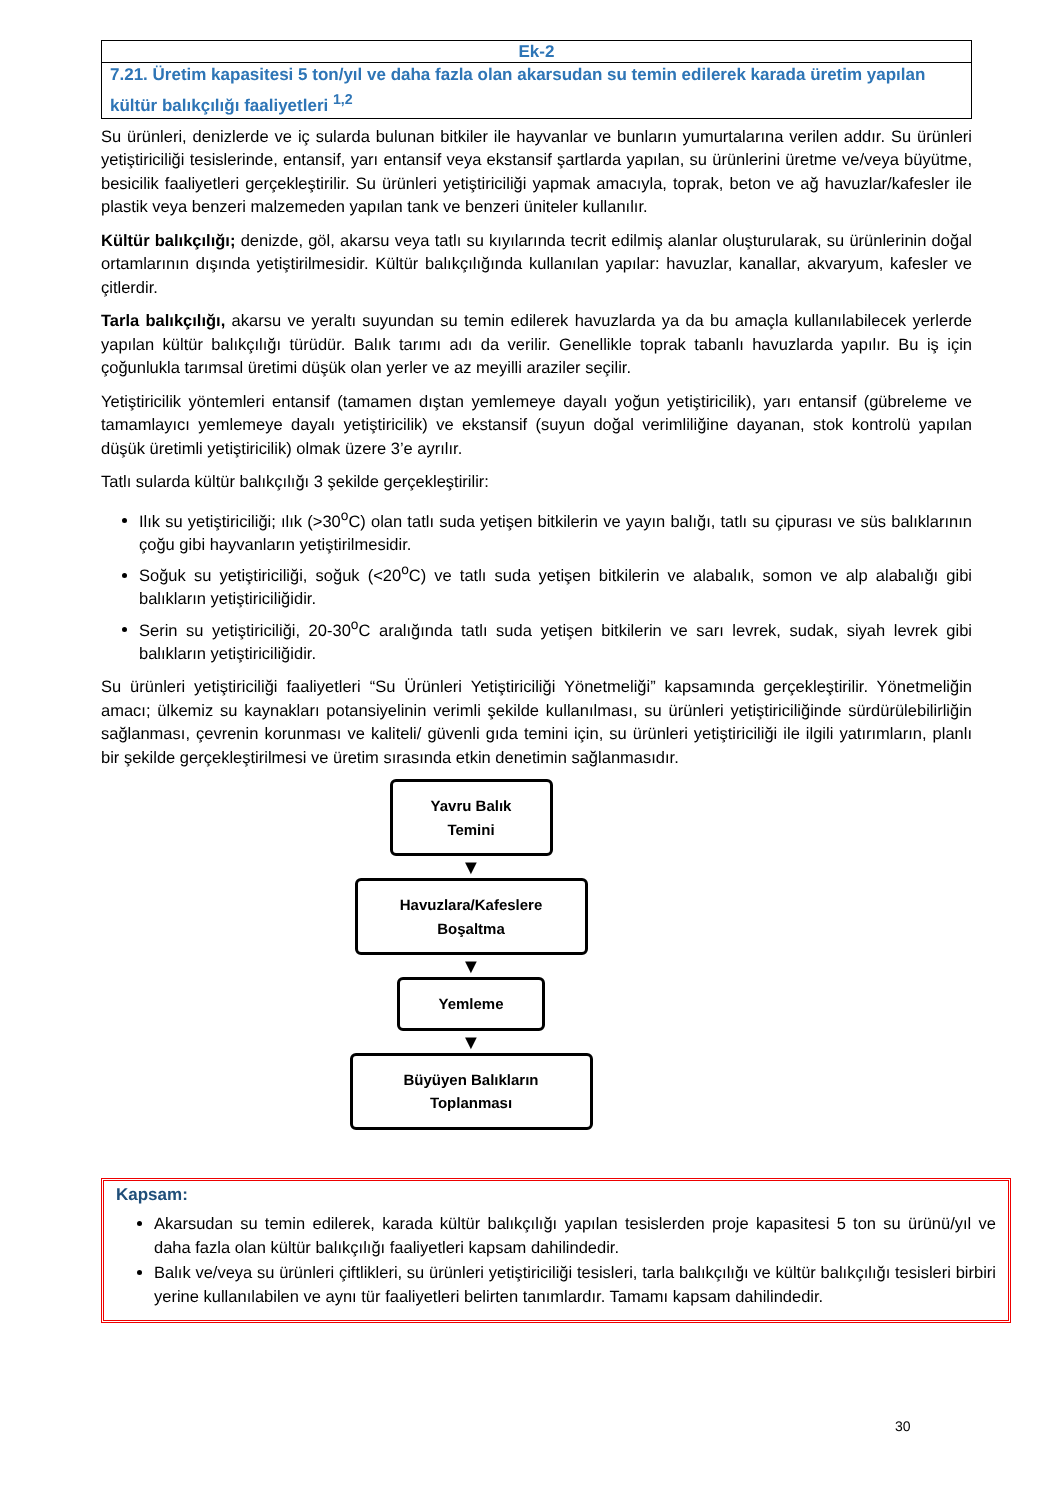Ek-2
7.21. Üretim kapasitesi 5 ton/yıl ve daha fazla olan akarsudan su temin edilerek karada üretim yapılan kültür balıkçılığı faaliyetleri <sup>1,2</sup>
Su ürünleri, denizlerde ve iç sularda bulunan bitkiler ile hayvanlar ve bunların yumurtalarına verilen addır. Su ürünleri yetiştiriciliği tesislerinde, entansif, yarı entansif veya ekstansif şartlarda yapılan, su ürünlerini üretme ve/veya büyütme, besicilik faaliyetleri gerçekleştirilir. Su ürünleri yetiştiriciliği yapmak amacıyla, toprak, beton ve ağ havuzlar/kafesler ile plastik veya benzeri malzemeden yapılan tank ve benzeri üniteler kullanılır.
Kültür balıkçılığı; denizde, göl, akarsu veya tatlı su kıyılarında tecrit edilmiş alanlar oluşturularak, su ürünlerinin doğal ortamlarının dışında yetiştirilmesidir. Kültür balıkçılığında kullanılan yapılar: havuzlar, kanallar, akvaryum, kafesler ve çitlerdir.
Tarla balıkçılığı, akarsu ve yeraltı suyundan su temin edilerek havuzlarda ya da bu amaçla kullanılabilecek yerlerde yapılan kültür balıkçılığı türüdür. Balık tarımı adı da verilir. Genellikle toprak tabanlı havuzlarda yapılır. Bu iş için çoğunlukla tarımsal üretimi düşük olan yerler ve az meyilli araziler seçilir.
Yetiştiricilik yöntemleri entansif (tamamen dıştan yemlemeye dayalı yoğun yetiştiricilik), yarı entansif (gübreleme ve tamamlayıcı yemlemeye dayalı yetiştiricilik) ve ekstansif (suyun doğal verimliliğine dayanan, stok kontrolü yapılan düşük üretimli yetiştiricilik) olmak üzere 3’e ayrılır.
Tatlı sularda kültür balıkçılığı 3 şekilde gerçekleştirilir:
Ilık su yetiştiriciliği; ılık (>30<sup>o</sup>C) olan tatlı suda yetişen bitkilerin ve yayın balığı, tatlı su çipurası ve süs balıklarının çoğu gibi hayvanların yetiştirilmesidir.
Soğuk su yetiştiriciliği, soğuk (<20<sup>o</sup>C) ve tatlı suda yetişen bitkilerin ve alabalık, somon ve alp alabalığı gibi balıkların yetiştiriciliğidir.
Serin su yetiştiriciliği, 20-30<sup>o</sup>C aralığında tatlı suda yetişen bitkilerin ve sarı levrek, sudak, siyah levrek gibi balıkların yetiştiriciliğidir.
Su ürünleri yetiştiriciliği faaliyetleri “Su Ürünleri Yetiştiriciliği Yönetmeliği” kapsamında gerçekleştirilir. Yönetmeliğin amacı; ülkemiz su kaynakları potansiyelinin verimli şekilde kullanılması, su ürünleri yetiştiriciliğinde sürdürülebilirliğin sağlanması, çevrenin korunması ve kaliteli/ güvenli gıda temini için, su ürünleri yetiştiriciliği ile ilgili yatırımların, planlı bir şekilde gerçekleştirilmesi ve üretim sırasında etkin denetimin sağlanmasıdır.
Yavru Balık Temini
▼
Havuzlara/Kafeslere Boşaltma
▼
Yemleme
▼
Büyüyen Balıkların Toplanması
Kapsam:
Akarsudan su temin edilerek, karada kültür balıkçılığı yapılan tesislerden proje kapasitesi 5 ton su ürünü/yıl ve daha fazla olan kültür balıkçılığı faaliyetleri kapsam dahilindedir.
Balık ve/veya su ürünleri çiftlikleri, su ürünleri yetiştiriciliği tesisleri, tarla balıkçılığı ve kültür balıkçılığı tesisleri birbiri yerine kullanılabilen ve aynı tür faaliyetleri belirten tanımlardır. Tamamı kapsam dahilindedir.
30